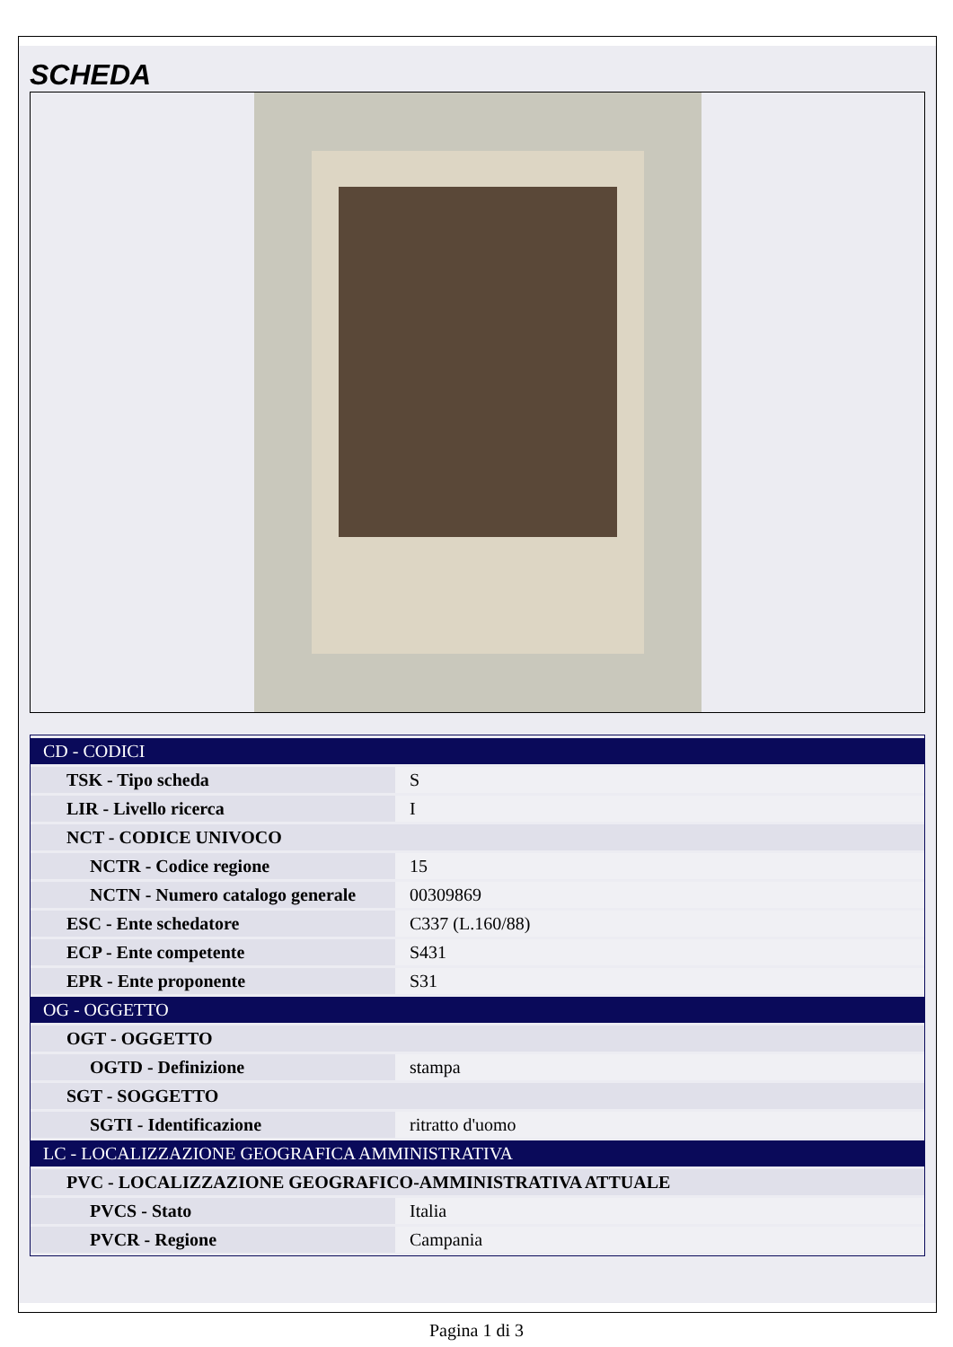SCHEDA
| CD - CODICI | |
| TSK - Tipo scheda | S |
| LIR - Livello ricerca | I |
| NCT - CODICE UNIVOCO | |
| NCTR - Codice regione | 15 |
| NCTN - Numero catalogo generale | 00309869 |
| ESC - Ente schedatore | C337 (L.160/88) |
| ECP - Ente competente | S431 |
| EPR - Ente proponente | S31 |
| OG - OGGETTO | |
| OGT - OGGETTO | |
| OGTD - Definizione | stampa |
| SGT - SOGGETTO | |
| SGTI - Identificazione | ritratto d'uomo |
| LC - LOCALIZZAZIONE GEOGRAFICA AMMINISTRATIVA | |
| PVC - LOCALIZZAZIONE GEOGRAFICO-AMMINISTRATIVA ATTUALE | |
| PVCS - Stato | Italia |
| PVCR - Regione | Campania |
Pagina 1 di 3